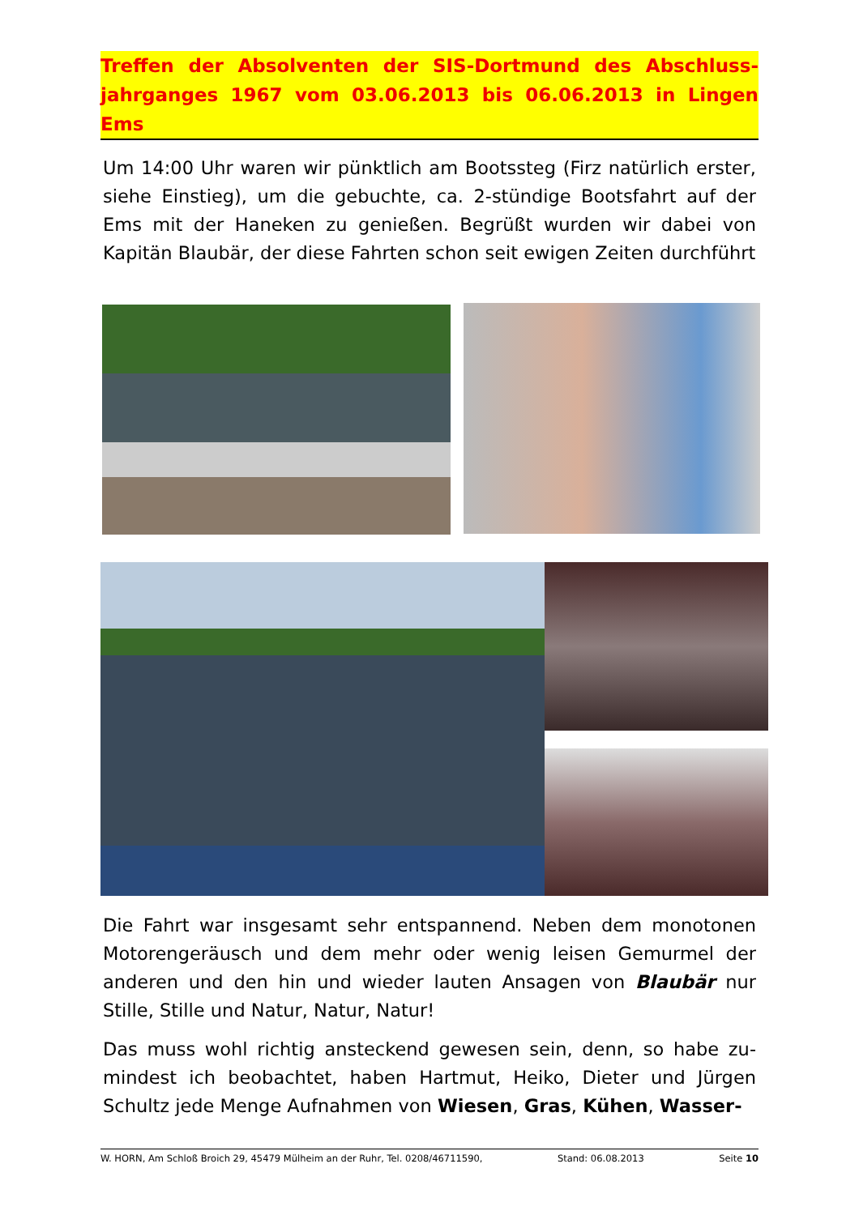Treffen der Absolventen der SIS-Dortmund des Abschluss-jahrganges 1967 vom 03.06.2013 bis 06.06.2013 in Lingen Ems
Um 14:00 Uhr waren wir pünktlich am Bootssteg (Firz natürlich erster, siehe Einstieg), um die gebuchte, ca. 2-stündige Bootsfahrt auf der Ems mit der Haneken zu genießen. Begrüßt wurden wir dabei von Kapitän Blaubär, der diese Fahrten schon seit ewigen Zeiten durchführt
Die Fahrt war insgesamt sehr entspannend. Neben dem monotonen Motorengeräusch und dem mehr oder wenig leisen Gemurmel der anderen und den hin und wieder lauten Ansagen von Blaubär nur Stille, Stille und Natur, Natur, Natur!
Das muss wohl richtig ansteckend gewesen sein, denn, so habe zu-mindest ich beobachtet, haben Hartmut, Heiko, Dieter und Jürgen Schultz jede Menge Aufnahmen von Wiesen, Gras, Kühen, Wasser-
W. HORN, Am Schloß Broich 29, 45479 Mülheim an der Ruhr, Tel. 0208/46711590, Stand: 06.08.2013 Seite 10